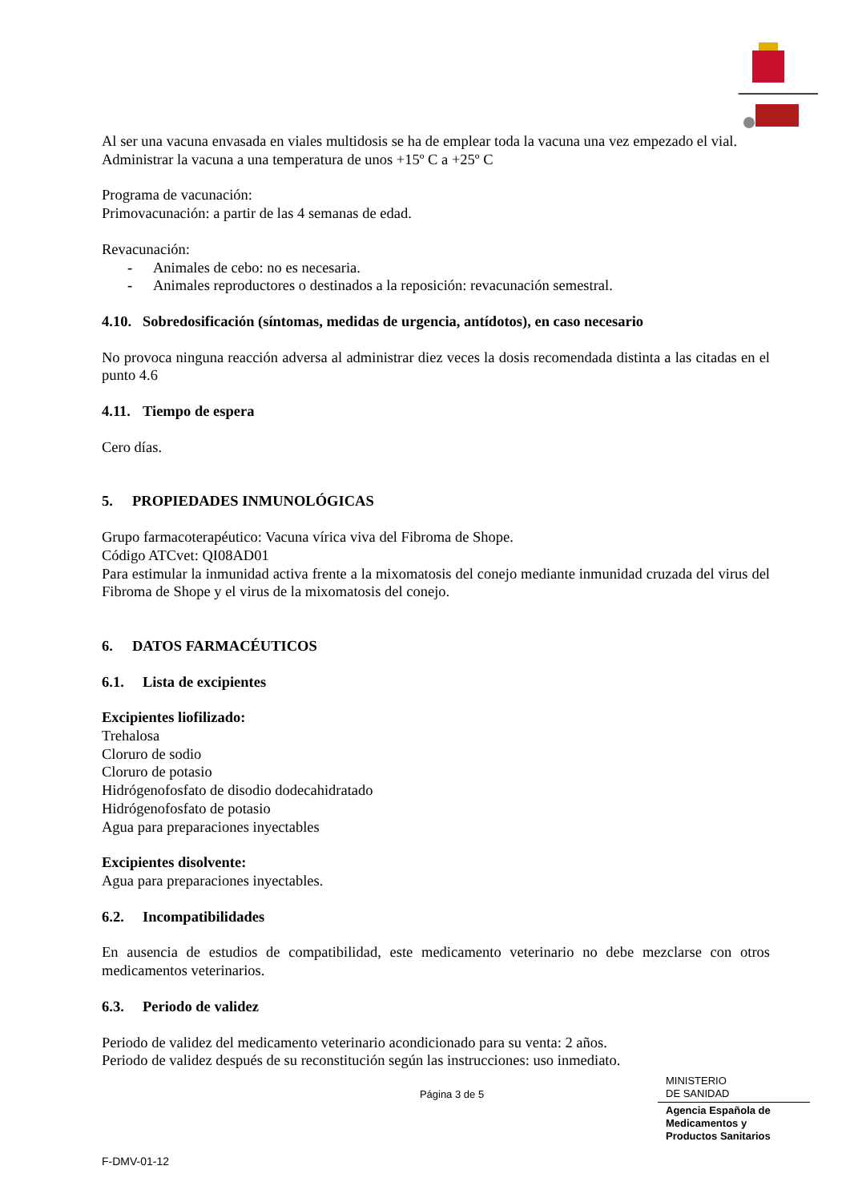Al ser una vacuna envasada en viales multidosis se ha de emplear toda la vacuna una vez empezado el vial.
Administrar la vacuna a una temperatura de unos +15º C a +25º C
Programa de vacunación:
Primovacunación: a partir de las 4 semanas de edad.
Revacunación:
- Animales de cebo: no es necesaria.
- Animales reproductores o destinados a la reposición: revacunación semestral.
4.10. Sobredosificación (síntomas, medidas de urgencia, antídotos), en caso necesario
No provoca ninguna reacción adversa al administrar diez veces la dosis recomendada distinta a las citadas en el punto 4.6
4.11. Tiempo de espera
Cero días.
5. PROPIEDADES INMUNOLÓGICAS
Grupo farmacoterapéutico: Vacuna vírica viva del Fibroma de Shope.
Código ATCvet: QI08AD01
Para estimular la inmunidad activa frente a la mixomatosis del conejo mediante inmunidad cruzada del virus del Fibroma de Shope y el virus de la mixomatosis del conejo.
6. DATOS FARMACÉUTICOS
6.1. Lista de excipientes
Excipientes liofilizado:
Trehalosa
Cloruro de sodio
Cloruro de potasio
Hidrógenofosfato de disodio dodecahidratado
Hidrógenofosfato de potasio
Agua para preparaciones inyectables
Excipientes disolvente:
Agua para preparaciones inyectables.
6.2. Incompatibilidades
En ausencia de estudios de compatibilidad, este medicamento veterinario no debe mezclarse con otros medicamentos veterinarios.
6.3. Periodo de validez
Periodo de validez del medicamento veterinario acondicionado para su venta: 2 años.
Periodo de validez después de su reconstitución según las instrucciones: uso inmediato.
Página 3 de 5
MINISTERIO
DE SANIDAD
Agencia Española de
Medicamentos y
Productos Sanitarios
F-DMV-01-12